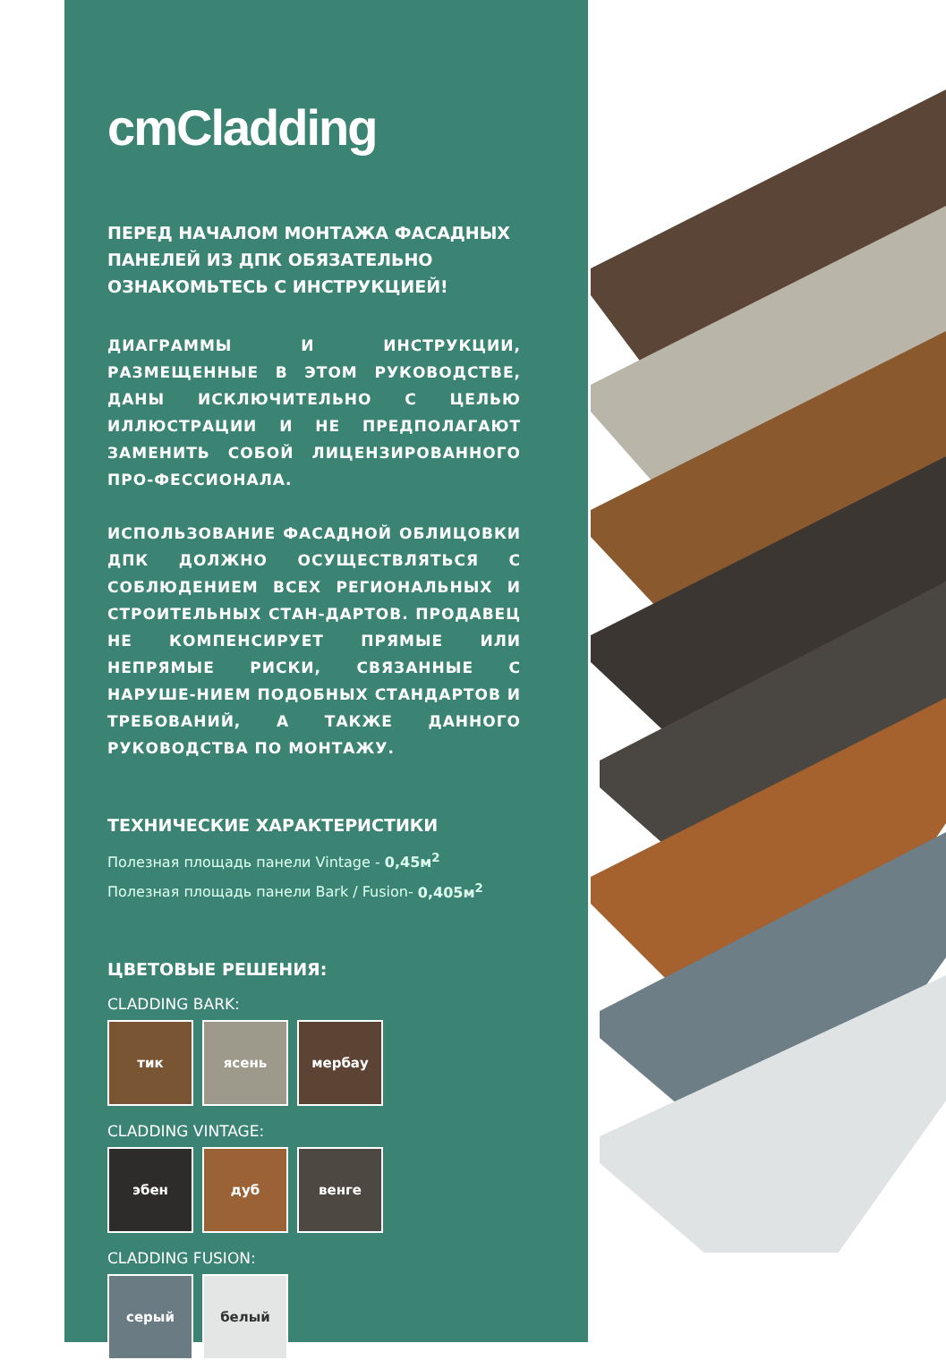cmCladding
ПЕРЕД НАЧАЛОМ МОНТАЖА ФАСАДНЫХ ПАНЕЛЕЙ ИЗ ДПК ОБЯЗАТЕЛЬНО ОЗНАКОМЬТЕСЬ С ИНСТРУКЦИЕЙ!
ДИАГРАММЫ И ИНСТРУКЦИИ, РАЗМЕЩЕННЫЕ В ЭТОМ РУКОВОДСТВЕ, ДАНЫ ИСКЛЮЧИТЕЛЬНО С ЦЕЛЬЮ ИЛЛЮСТРАЦИИ И НЕ ПРЕДПОЛАГАЮТ ЗАМЕНИТЬ СОБОЙ ЛИЦЕНЗИРОВАННОГО ПРО-ФЕССИОНАЛА.
ИСПОЛЬЗОВАНИЕ ФАСАДНОЙ ОБЛИЦОВКИ ДПК ДОЛЖНО ОСУЩЕСТВЛЯТЬСЯ С СОБЛЮДЕНИЕМ ВСЕХ РЕГИОНАЛЬНЫХ И СТРОИТЕЛЬНЫХ СТАН-ДАРТОВ. ПРОДАВЕЦ НЕ КОМПЕНСИРУЕТ ПРЯМЫЕ ИЛИ НЕПРЯМЫЕ РИСКИ, СВЯЗАННЫЕ С НАРУШЕ-НИЕМ ПОДОБНЫХ СТАНДАРТОВ И ТРЕБОВАНИЙ, А ТАКЖЕ ДАННОГО РУКОВОДСТВА ПО МОНТАЖУ.
ТЕХНИЧЕСКИЕ ХАРАКТЕРИСТИКИ
Полезная площадь панели Vintage - 0,45м<sup>2</sup>
Полезная площадь панели Bark / Fusion- 0,405м<sup>2</sup>
ЦВЕТОВЫЕ РЕШЕНИЯ:
CLADDING BARK:
тик ясень мербау
CLADDING VINTAGE:
эбен дуб венге
CLADDING FUSION:
серый белый